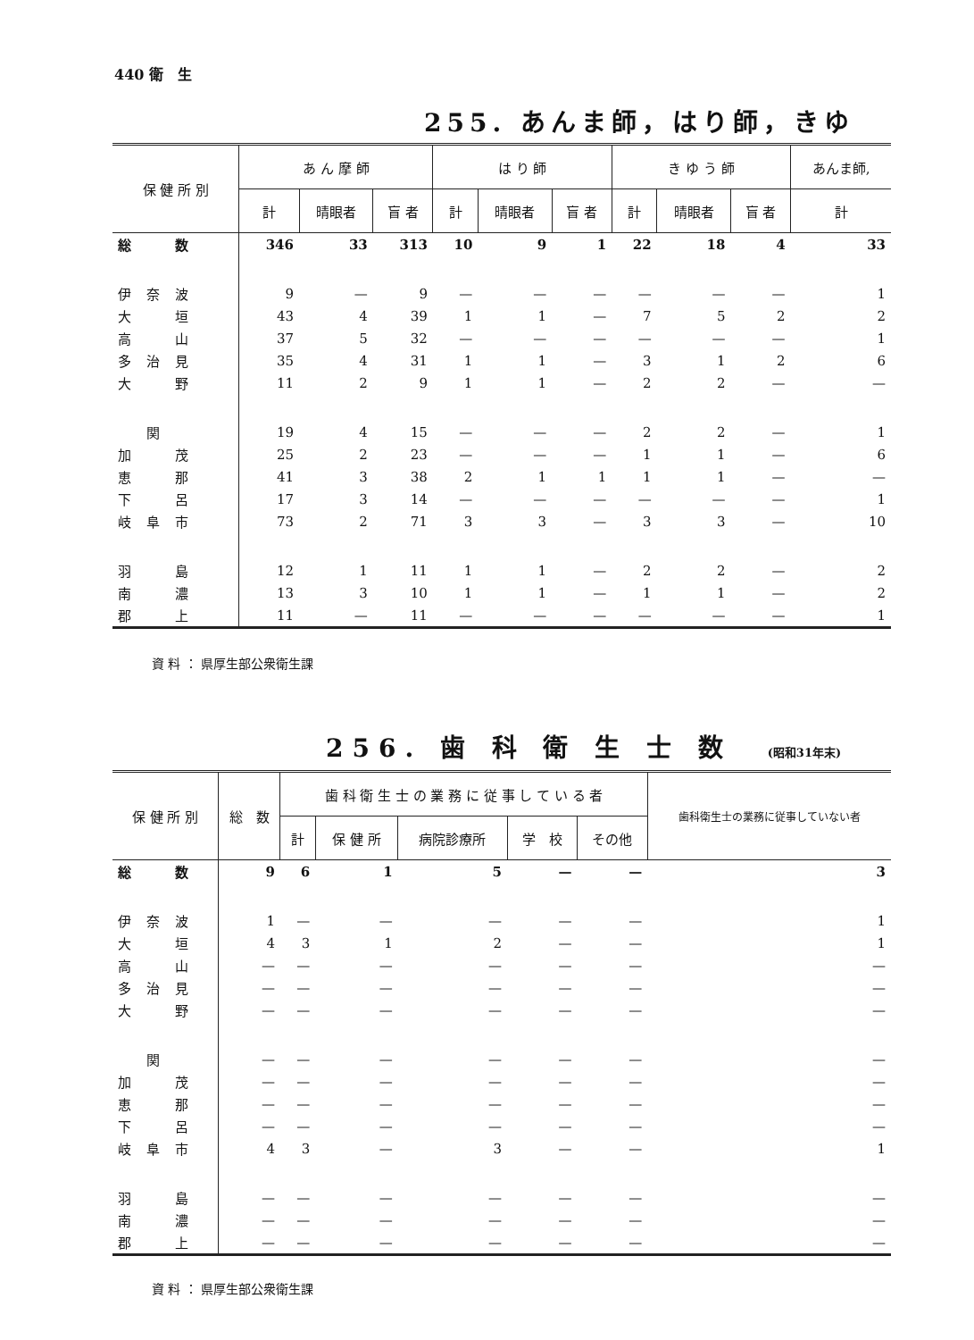440 衛　生
255. あんま師，はり師，きゆ
| 保 健 所 別 | あ ん 摩 師 | | | は り 師 | | | き ゆ う 師 | | | あんま師, |
| --- | --- | --- | --- | --- | --- | --- | --- | --- | --- | --- |
| | 計 | 晴眼者 | 盲 者 | 計 | 晴眼者 | 盲 者 | 計 | 晴眼者 | 盲 者 | 計 |
| 総 数 | 346 | 33 | 313 | 10 | 9 | 1 | 22 | 18 | 4 | 33 |
| 伊 奈 波 | 9 | — | 9 | — | — | — | — | — | — | 1 |
| 大 垣 | 43 | 4 | 39 | 1 | 1 | — | 7 | 5 | 2 | 2 |
| 高 山 | 37 | 5 | 32 | — | — | — | — | — | — | 1 |
| 多 治 見 | 35 | 4 | 31 | 1 | 1 | — | 3 | 1 | 2 | 6 |
| 大 野 | 11 | 2 | 9 | 1 | 1 | — | 2 | 2 | — | — |
| 関 | 19 | 4 | 15 | — | — | — | 2 | 2 | — | 1 |
| 加 茂 | 25 | 2 | 23 | — | — | — | 1 | 1 | — | 6 |
| 恵 那 | 41 | 3 | 38 | 2 | 1 | 1 | 1 | 1 | — | — |
| 下 呂 | 17 | 3 | 14 | — | — | — | — | — | — | 1 |
| 岐 阜 市 | 73 | 2 | 71 | 3 | 3 | — | 3 | 3 | — | 10 |
| 羽 島 | 12 | 1 | 11 | 1 | 1 | — | 2 | 2 | — | 2 |
| 南 濃 | 13 | 3 | 10 | 1 | 1 | — | 1 | 1 | — | 2 |
| 郡 上 | 11 | — | 11 | — | — | — | — | — | — | 1 |
資 料 ： 県厚生部公衆衛生課
256. 歯 科 衛 生 士 数 (昭和31年末)
| 保 健 所 別 | 総 数 | 歯 科 衛 生 士 の 業 務 に 従 事 し て い る 者 | | | | | 歯科衛生士の業務に従事していない者 |
| --- | --- | --- | --- | --- | --- | --- | --- |
| | | 計 | 保 健 所 | 病院診療所 | 学 校 | その他 | |
| 総 数 | 9 | 6 | 1 | 5 | — | — | 3 |
| 伊 奈 波 | 1 | — | — | — | — | — | 1 |
| 大 垣 | 4 | 3 | 1 | 2 | — | — | 1 |
| 高 山 | — | — | — | — | — | — | — |
| 多 治 見 | — | — | — | — | — | — | — |
| 大 野 | — | — | — | — | — | — | — |
| 関 | — | — | — | — | — | — | — |
| 加 茂 | — | — | — | — | — | — | — |
| 恵 那 | — | — | — | — | — | — | — |
| 下 呂 | — | — | — | — | — | — | — |
| 岐 阜 市 | 4 | 3 | — | 3 | — | — | 1 |
| 羽 島 | — | — | — | — | — | — | — |
| 南 濃 | — | — | — | — | — | — | — |
| 郡 上 | — | — | — | — | — | — | — |
資 料 ： 県厚生部公衆衛生課